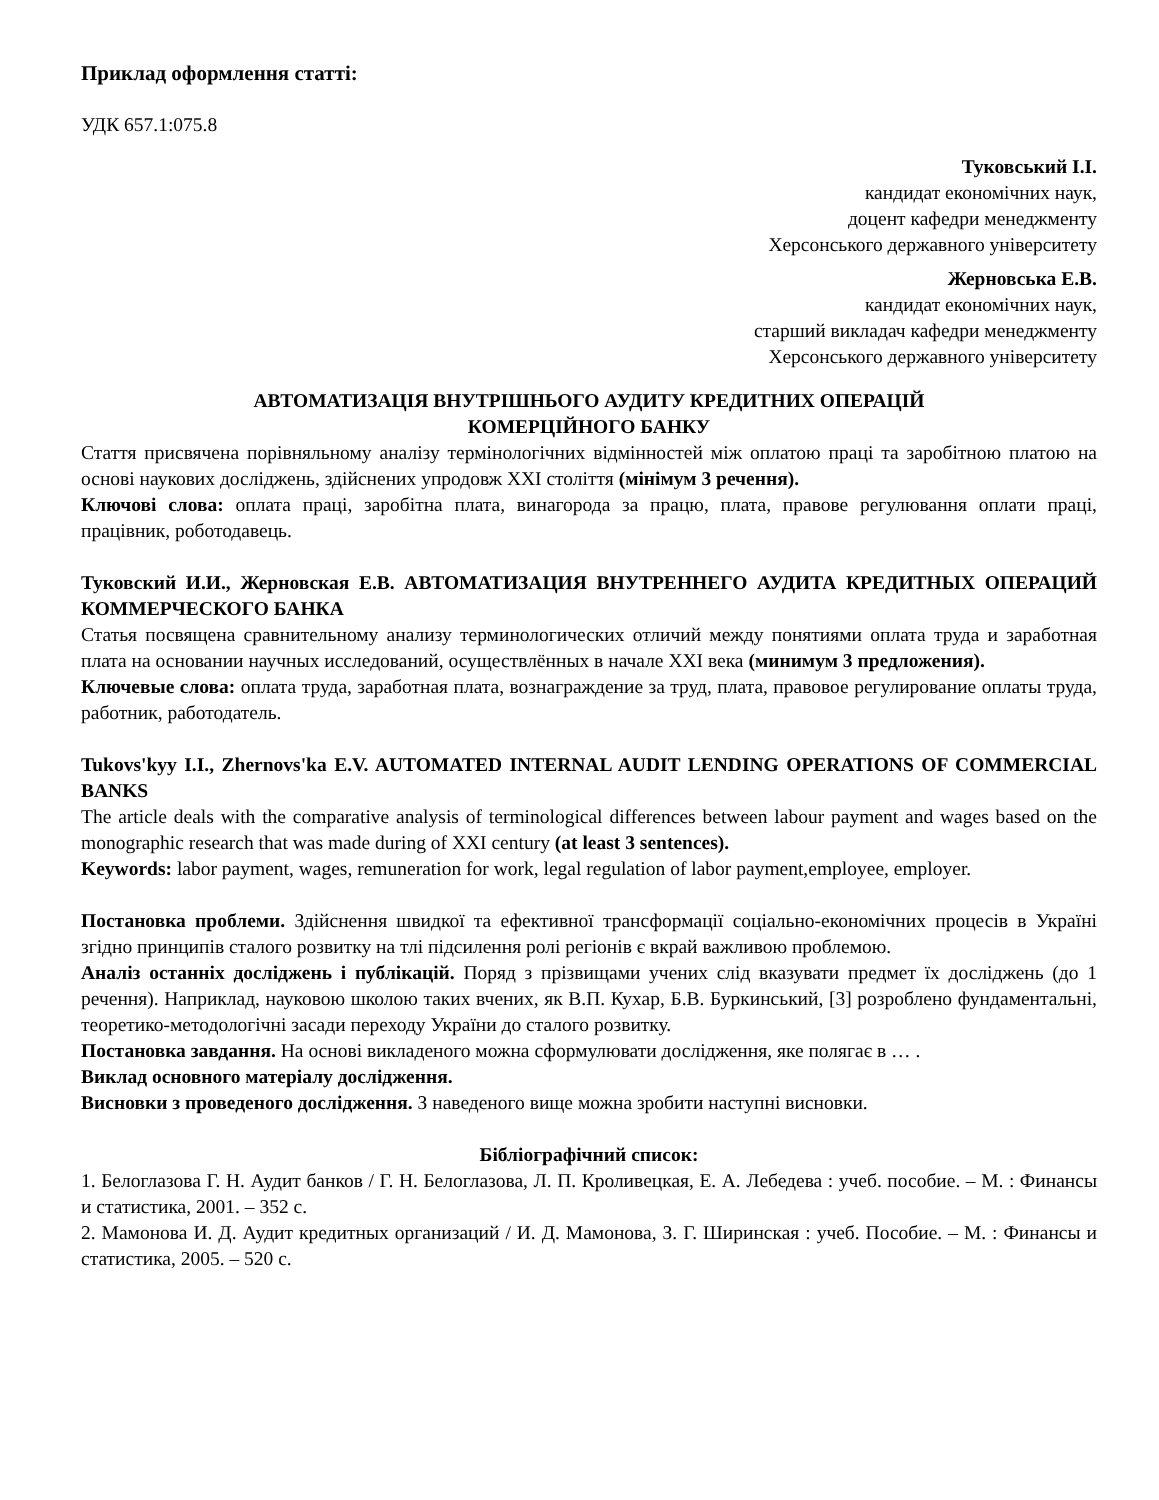Приклад оформлення статті:
УДК 657.1:075.8
Туковський І.І.
кандидат економічних наук,
доцент кафедри менеджменту
Херсонського державного університету
Жерновська Е.В.
кандидат економічних наук,
старший викладач кафедри менеджменту
Херсонського державного університету
АВТОМАТИЗАЦІЯ ВНУТРІШНЬОГО АУДИТУ КРЕДИТНИХ ОПЕРАЦІЙ
КОМЕРЦІЙНОГО БАНКУ
Стаття присвячена порівняльному аналізу термінологічних відмінностей між оплатою праці та заробітною платою на основі наукових досліджень, здійснених упродовж ХХІ століття (мінімум 3 речення).
Ключові слова: оплата праці, заробітна плата, винагорода за працю, плата, правове регулювання оплати праці, працівник, роботодавець.
Туковский И.И., Жерновская Е.В. АВТОМАТИЗАЦИЯ ВНУТРЕННЕГО АУДИТА КРЕДИТНЫХ ОПЕРАЦИЙ КОММЕРЧЕСКОГО БАНКА
Статья посвящена сравнительному анализу терминологических отличий между понятиями оплата труда и заработная плата на основании научных исследований, осуществлённых в начале ХХІ века (минимум 3 предложения).
Ключевые слова: оплата труда, заработная плата, вознаграждение за труд, плата, правовое регулирование оплаты труда, работник, работодатель.
Tukovs'kyy I.I., Zhernovs'ka E.V. AUTOMATED INTERNAL AUDIT LENDING OPERATIONS OF COMMERCIAL BANKS
The article deals with the comparative analysis of terminological differences between labour payment and wages based on the monographic research that was made during of XXI century (at least 3 sentences).
Keywords: labor payment, wages, remuneration for work, legal regulation of labor payment,employee, employer.
Постановка проблеми. Здійснення швидкої та ефективної трансформації соціально-економічних процесів в Україні згідно принципів сталого розвитку на тлі підсилення ролі регіонів є вкрай важливою проблемою.
Аналіз останніх досліджень і публікацій. Поряд з прізвищами учених слід вказувати предмет їх досліджень (до 1 речення). Наприклад, науковою школою таких вчених, як В.П. Кухар, Б.В. Буркинський, [3] розроблено фундаментальні, теоретико-методологічні засади переходу України до сталого розвитку.
Постановка завдання. На основі викладеного можна сформулювати дослідження, яке полягає в … .
Виклад основного матеріалу дослідження.
Висновки з проведеного дослідження. З наведеного вище можна зробити наступні висновки.
Бібліографічний список:
1. Белоглазова Г. Н. Аудит банков / Г. Н. Белоглазова, Л. П. Кроливецкая, Е. А. Лебедева : учеб. пособие. – М. : Финансы и статистика, 2001. – 352 с.
2. Мамонова И. Д. Аудит кредитных организаций / И. Д. Мамонова, З. Г. Ширинская : учеб. Пособие. – М. : Финансы и статистика, 2005. – 520 с.